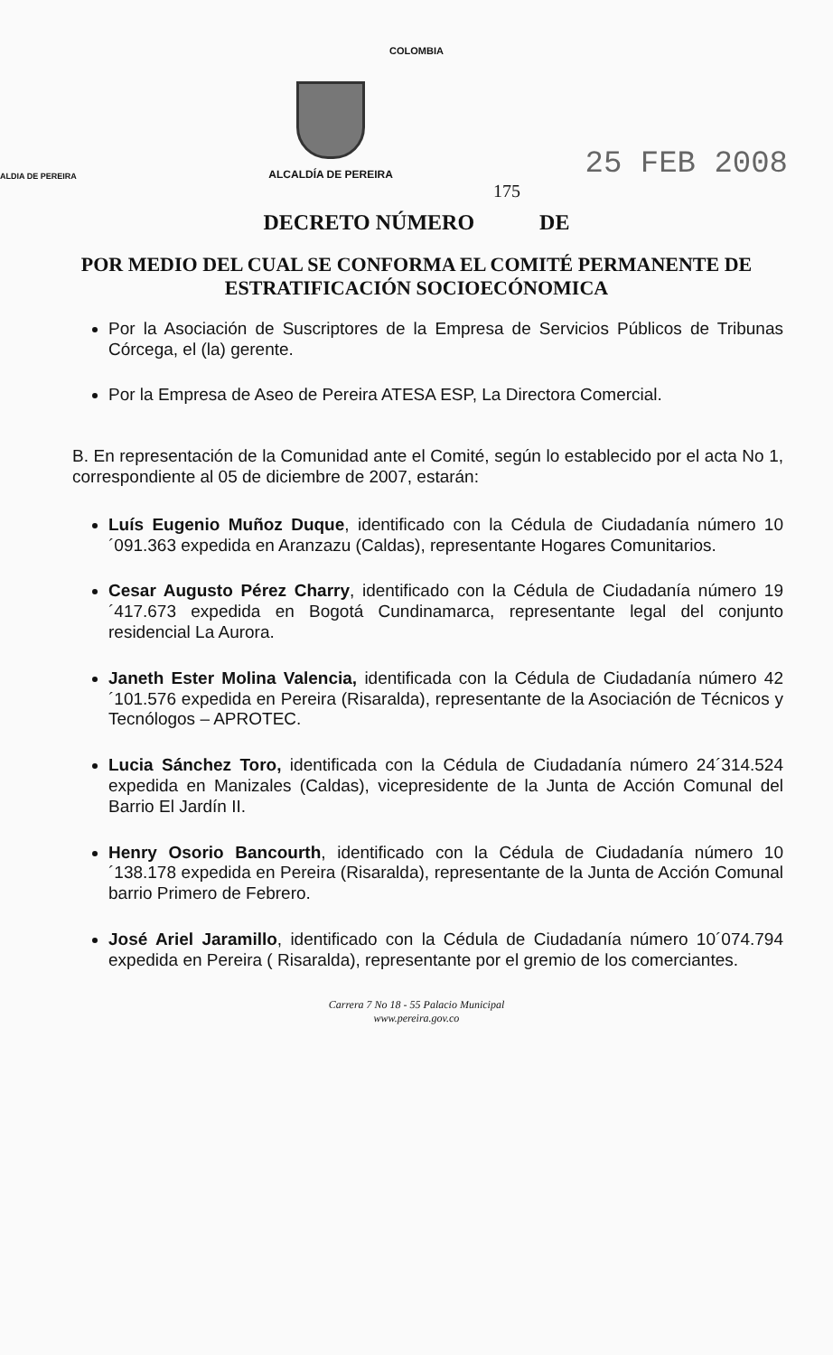COLOMBIA
ALDIA DE PEREIRA
ALCALDÍA DE PEREIRA
25 FEB 2008
175
DECRETO NÚMERO DE
POR MEDIO DEL CUAL SE CONFORMA EL COMITÉ PERMANENTE DE ESTRATIFICACIÓN SOCIOECÓNOMICA
Por la Asociación de Suscriptores de la Empresa de Servicios Públicos de Tribunas Córcega, el (la) gerente.
Por la Empresa de Aseo de Pereira ATESA ESP, La Directora Comercial.
B. En representación de la Comunidad ante el Comité, según lo establecido por el acta No 1, correspondiente al 05 de diciembre de 2007, estarán:
Luís Eugenio Muñoz Duque, identificado con la Cédula de Ciudadanía número 10´091.363 expedida en Aranzazu (Caldas), representante Hogares Comunitarios.
Cesar Augusto Pérez Charry, identificado con la Cédula de Ciudadanía número 19´417.673 expedida en Bogotá Cundinamarca, representante legal del conjunto residencial La Aurora.
Janeth Ester Molina Valencia, identificada con la Cédula de Ciudadanía número 42´101.576 expedida en Pereira (Risaralda), representante de la Asociación de Técnicos y Tecnólogos – APROTEC.
Lucia Sánchez Toro, identificada con la Cédula de Ciudadanía número 24´314.524 expedida en Manizales (Caldas), vicepresidente de la Junta de Acción Comunal del Barrio El Jardín II.
Henry Osorio Bancourth, identificado con la Cédula de Ciudadanía número 10´138.178 expedida en Pereira (Risaralda), representante de la Junta de Acción Comunal barrio Primero de Febrero.
José Ariel Jaramillo, identificado con la Cédula de Ciudadanía número 10´074.794 expedida en Pereira ( Risaralda), representante por el gremio de los comerciantes.
Carrera 7 No 18 - 55 Palacio Municipal
www.pereira.gov.co